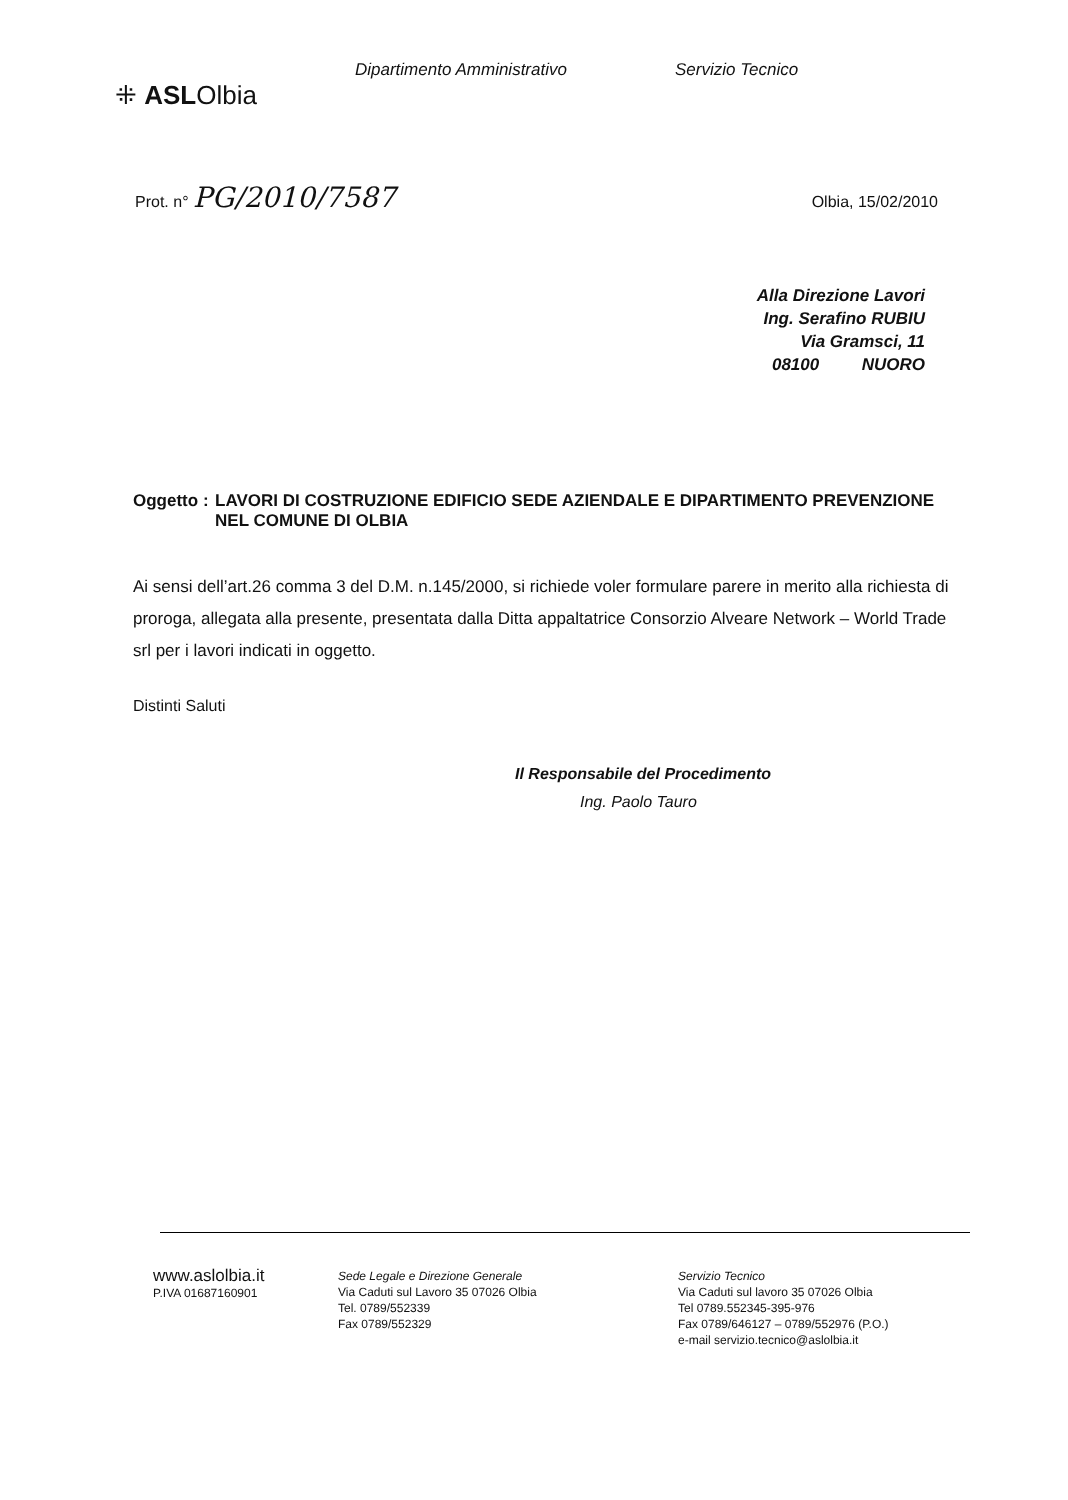⁜ ASLOlbia
Dipartimento Amministrativo Servizio Tecnico
Prot. n° PG/2010/7587
Olbia, 15/02/2010
Alla Direzione Lavori
Ing. Serafino RUBIU
Via Gramsci, 11
08100 NUORO
Oggetto : LAVORI DI COSTRUZIONE EDIFICIO SEDE AZIENDALE E DIPARTIMENTO PREVENZIONE NEL COMUNE DI OLBIA
Ai sensi dell’art.26 comma 3 del D.M. n.145/2000, si richiede voler formulare parere in merito alla richiesta di proroga, allegata alla presente, presentata dalla Ditta appaltatrice Consorzio Alveare Network – World Trade srl per i lavori indicati in oggetto.
Distinti Saluti
Il Responsabile del Procedimento
Ing. Paolo Tauro
www.aslolbia.it
P.IVA 01687160901
Sede Legale e Direzione Generale
Via Caduti sul Lavoro 35 07026 Olbia
Tel. 0789/552339
Fax 0789/552329
Servizio Tecnico
Via Caduti sul lavoro 35 07026 Olbia
Tel 0789.552345-395-976
Fax 0789/646127 – 0789/552976 (P.O.)
e-mail servizio.tecnico@aslolbia.it